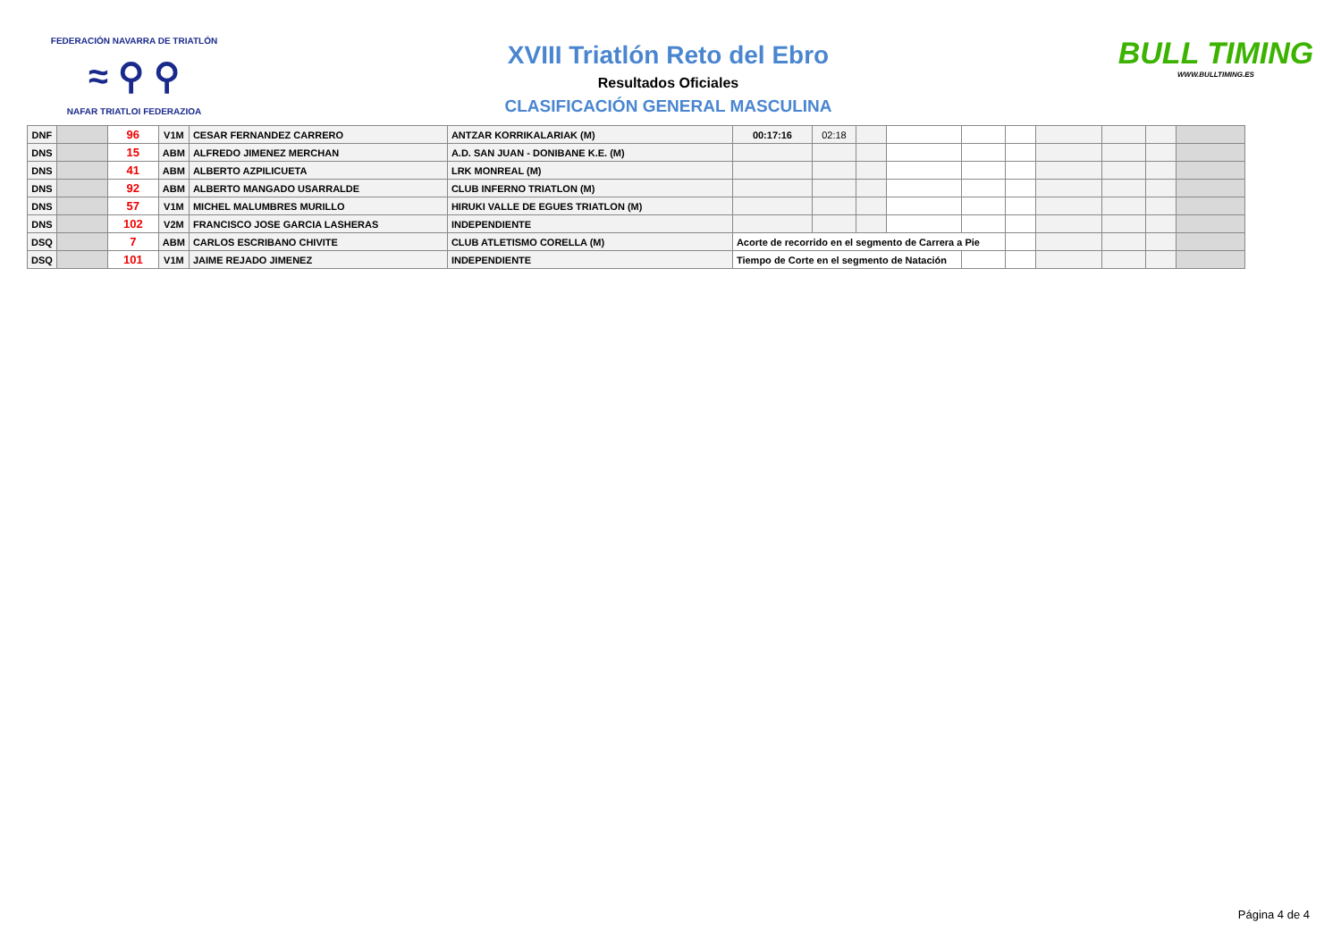FEDERACIÓN NAVARRA DE TRIATLÓN
≈ ⚲ ⚲
NAFAR TRIATLOI FEDERAZIOA
XVIII Triatlón Reto del Ebro
Resultados Oficiales
CLASIFICACIÓN GENERAL MASCULINA
BULL TIMING
WWW.BULLTIMING.ES
| DNF | | 96 | V1M | CESAR FERNANDEZ CARRERO | ANTZAR KORRIKALARIAK (M) | 00:17:16 | 02:18 | | | | | | | | |
| DNS | | 15 | ABM | ALFREDO JIMENEZ MERCHAN | A.D. SAN JUAN - DONIBANE K.E. (M) | | | | | | | | | | |
| DNS | | 41 | ABM | ALBERTO AZPILICUETA | LRK MONREAL (M) | | | | | | | | | | |
| DNS | | 92 | ABM | ALBERTO MANGADO USARRALDE | CLUB INFERNO TRIATLON (M) | | | | | | | | | | |
| DNS | | 57 | V1M | MICHEL MALUMBRES MURILLO | HIRUKI VALLE DE EGUES TRIATLON (M) | | | | | | | | | | |
| DNS | | 102 | V2M | FRANCISCO JOSE GARCIA LASHERAS | INDEPENDIENTE | | | | | | | | | | |
| DSQ | | 7 | ABM | CARLOS ESCRIBANO CHIVITE | CLUB ATLETISMO CORELLA (M) | Acorte de recorrido en el segmento de Carrera a Pie | | | | | | | | | |
| DSQ | | 101 | V1M | JAIME REJADO JIMENEZ | INDEPENDIENTE | Tiempo de Corte en el segmento de Natación | | | | | | | | | |
Página 4 de 4